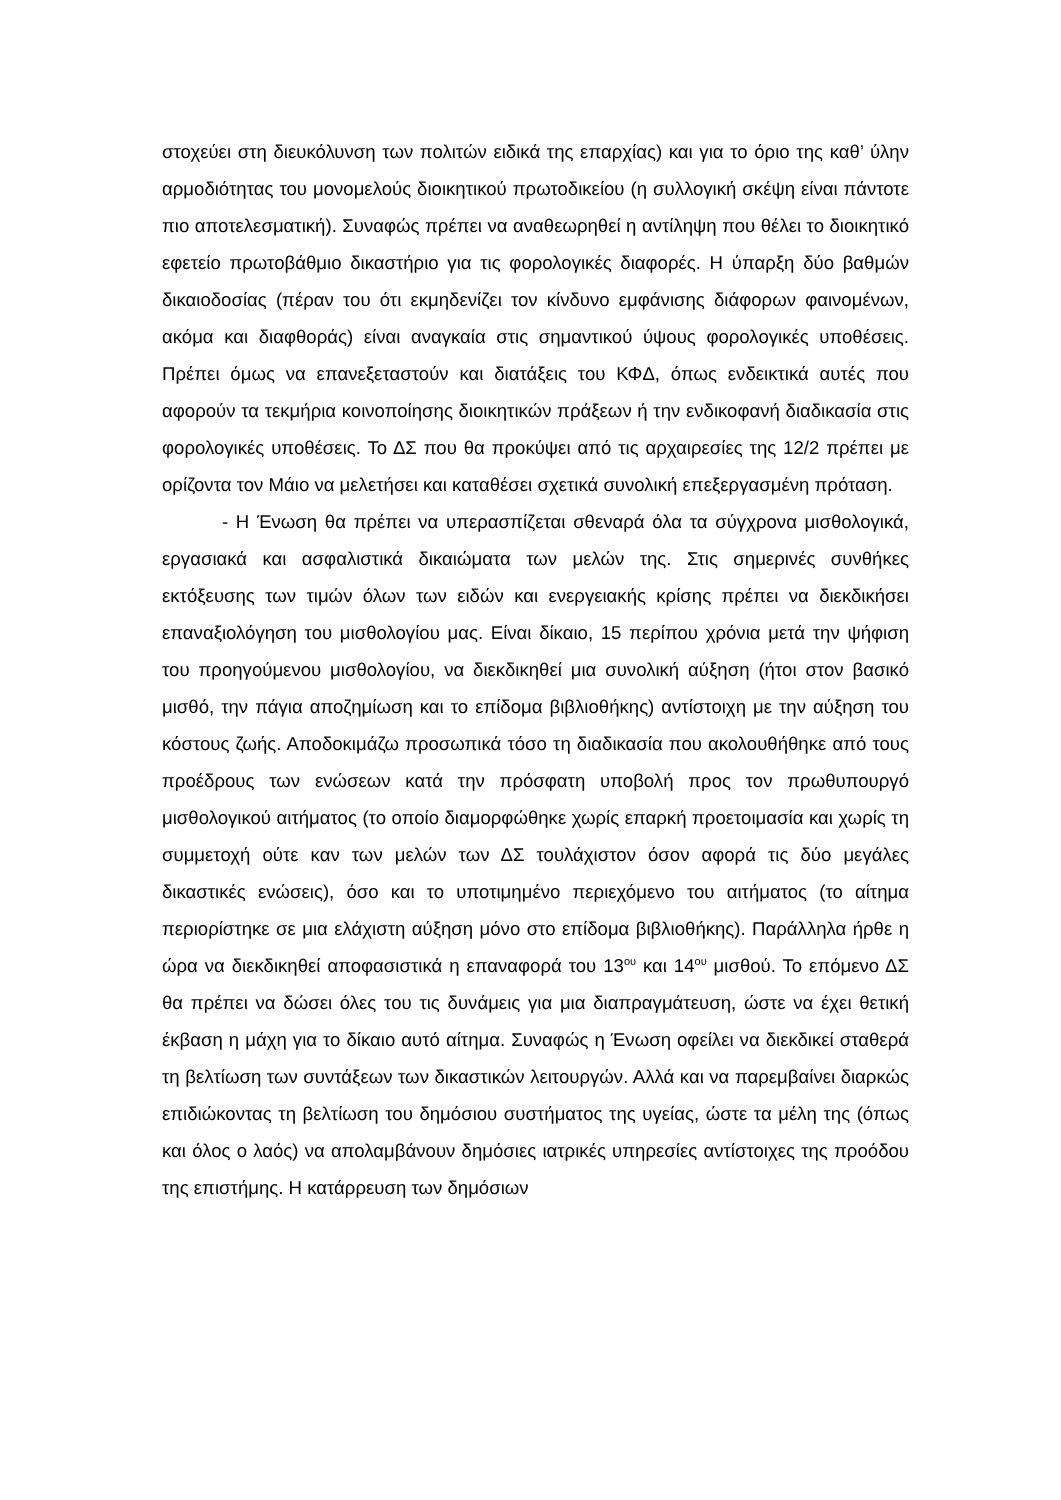στοχεύει στη διευκόλυνση των πολιτών ειδικά της επαρχίας) και για το όριο της καθ’ ύλην αρμοδιότητας του μονομελούς διοικητικού πρωτοδικείου (η συλλογική σκέψη είναι πάντοτε πιο αποτελεσματική). Συναφώς πρέπει να αναθεωρηθεί η αντίληψη που θέλει το διοικητικό εφετείο πρωτοβάθμιο δικαστήριο για τις φορολογικές διαφορές. Η ύπαρξη δύο βαθμών δικαιοδοσίας (πέραν του ότι εκμηδενίζει τον κίνδυνο εμφάνισης διάφορων φαινομένων, ακόμα και διαφθοράς) είναι αναγκαία στις σημαντικού ύψους φορολογικές υποθέσεις. Πρέπει όμως να επανεξεταστούν και διατάξεις του ΚΦΔ, όπως ενδεικτικά αυτές που αφορούν τα τεκμήρια κοινοποίησης διοικητικών πράξεων ή την ενδικοφανή διαδικασία στις φορολογικές υποθέσεις. Το ΔΣ που θα προκύψει από τις αρχαιρεσίες της 12/2 πρέπει με ορίζοντα τον Μάιο να μελετήσει και καταθέσει σχετικά συνολική επεξεργασμένη πρόταση.
- Η Ένωση θα πρέπει να υπερασπίζεται σθεναρά όλα τα σύγχρονα μισθολογικά, εργασιακά και ασφαλιστικά δικαιώματα των μελών της. Στις σημερινές συνθήκες εκτόξευσης των τιμών όλων των ειδών και ενεργειακής κρίσης πρέπει να διεκδικήσει επαναξιολόγηση του μισθολογίου μας. Είναι δίκαιο, 15 περίπου χρόνια μετά την ψήφιση του προηγούμενου μισθολογίου, να διεκδικηθεί μια συνολική αύξηση (ήτοι στον βασικό μισθό, την πάγια αποζημίωση και το επίδομα βιβλιοθήκης) αντίστοιχη με την αύξηση του κόστους ζωής. Αποδοκιμάζω προσωπικά τόσο τη διαδικασία που ακολουθήθηκε από τους προέδρους των ενώσεων κατά την πρόσφατη υποβολή προς τον πρωθυπουργό μισθολογικού αιτήματος (το οποίο διαμορφώθηκε χωρίς επαρκή προετοιμασία και χωρίς τη συμμετοχή ούτε καν των μελών των ΔΣ τουλάχιστον όσον αφορά τις δύο μεγάλες δικαστικές ενώσεις), όσο και το υποτιμημένο περιεχόμενο του αιτήματος (το αίτημα περιορίστηκε σε μια ελάχιστη αύξηση μόνο στο επίδομα βιβλιοθήκης). Παράλληλα ήρθε η ώρα να διεκδικηθεί αποφασιστικά η επαναφορά του 13<sup>ου</sup> και 14<sup>ου</sup> μισθού. Το επόμενο ΔΣ θα πρέπει να δώσει όλες του τις δυνάμεις για μια διαπραγμάτευση, ώστε να έχει θετική έκβαση η μάχη για το δίκαιο αυτό αίτημα. Συναφώς η Ένωση οφείλει να διεκδικεί σταθερά τη βελτίωση των συντάξεων των δικαστικών λειτουργών. Αλλά και να παρεμβαίνει διαρκώς επιδιώκοντας τη βελτίωση του δημόσιου συστήματος της υγείας, ώστε τα μέλη της (όπως και όλος ο λαός) να απολαμβάνουν δημόσιες ιατρικές υπηρεσίες αντίστοιχες της προόδου της επιστήμης. Η κατάρρευση των δημόσιων